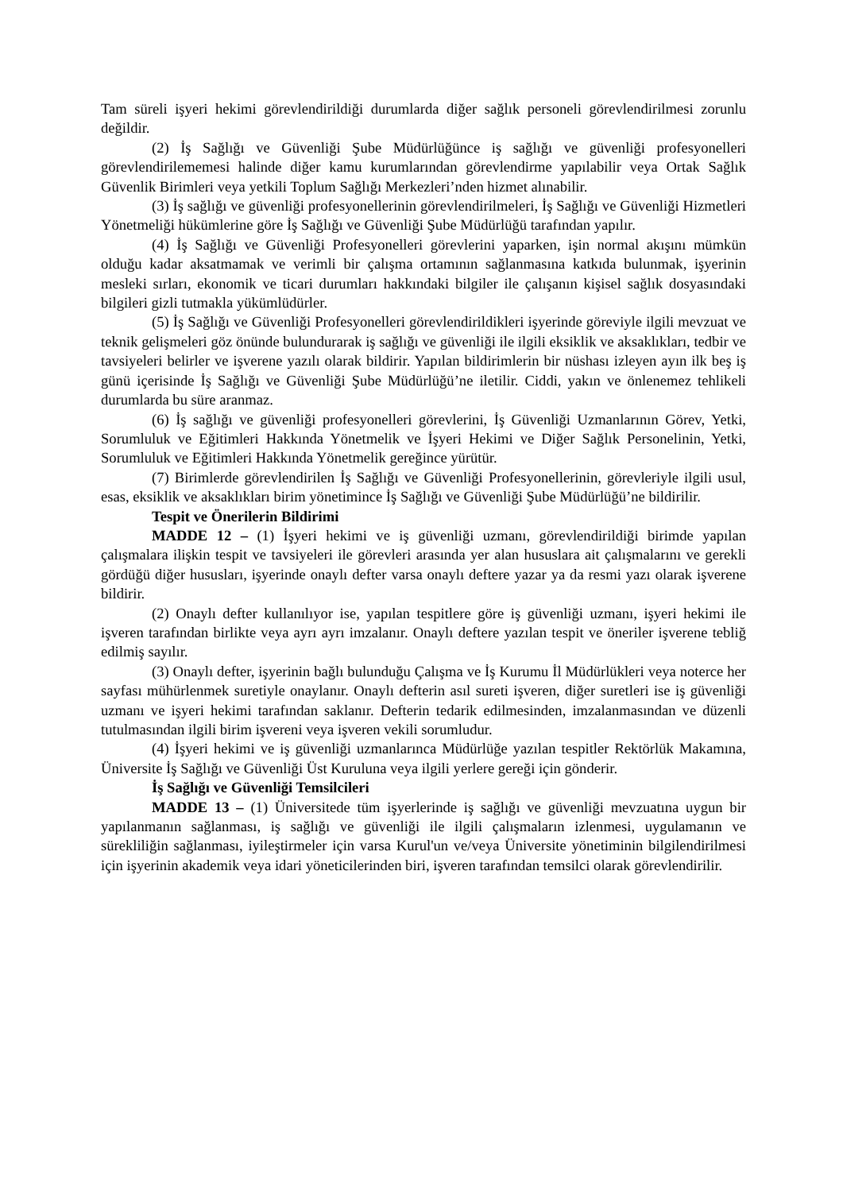Tam süreli işyeri hekimi görevlendirildiği durumlarda diğer sağlık personeli görevlendirilmesi zorunlu değildir.
(2) İş Sağlığı ve Güvenliği Şube Müdürlüğünce iş sağlığı ve güvenliği profesyonelleri görevlendirilememesi halinde diğer kamu kurumlarından görevlendirme yapılabilir veya Ortak Sağlık Güvenlik Birimleri veya yetkili Toplum Sağlığı Merkezleri’nden hizmet alınabilir.
(3) İş sağlığı ve güvenliği profesyonellerinin görevlendirilmeleri, İş Sağlığı ve Güvenliği Hizmetleri Yönetmeliği hükümlerine göre İş Sağlığı ve Güvenliği Şube Müdürlüğü tarafından yapılır.
(4) İş Sağlığı ve Güvenliği Profesyonelleri görevlerini yaparken, işin normal akışını mümkün olduğu kadar aksatmamak ve verimli bir çalışma ortamının sağlanmasına katkıda bulunmak, işyerinin mesleki sırları, ekonomik ve ticari durumları hakkındaki bilgiler ile çalışanın kişisel sağlık dosyasındaki bilgileri gizli tutmakla yükümlüdürler.
(5) İş Sağlığı ve Güvenliği Profesyonelleri görevlendirildikleri işyerinde göreviyle ilgili mevzuat ve teknik gelişmeleri göz önünde bulundurarak iş sağlığı ve güvenliği ile ilgili eksiklik ve aksaklıkları, tedbir ve tavsiyeleri belirler ve işverene yazılı olarak bildirir. Yapılan bildirimlerin bir nüshası izleyen ayın ilk beş iş günü içerisinde İş Sağlığı ve Güvenliği Şube Müdürlüğü’ne iletilir. Ciddi, yakın ve önlenemez tehlikeli durumlarda bu süre aranmaz.
(6) İş sağlığı ve güvenliği profesyonelleri görevlerini, İş Güvenliği Uzmanlarının Görev, Yetki, Sorumluluk ve Eğitimleri Hakkında Yönetmelik ve İşyeri Hekimi ve Diğer Sağlık Personelinin, Yetki, Sorumluluk ve Eğitimleri Hakkında Yönetmelik gereğince yürütür.
(7) Birimlerde görevlendirilen İş Sağlığı ve Güvenliği Profesyonellerinin, görevleriyle ilgili usul, esas, eksiklik ve aksaklıkları birim yönetimince İş Sağlığı ve Güvenliği Şube Müdürlüğü’ne bildirilir.
Tespit ve Önerilerin Bildirimi
MADDE 12 – (1) İşyeri hekimi ve iş güvenliği uzmanı, görevlendirildiği birimde yapılan çalışmalara ilişkin tespit ve tavsiyeleri ile görevleri arasında yer alan hususlara ait çalışmalarını ve gerekli gördüğü diğer hususları, işyerinde onaylı defter varsa onaylı deftere yazar ya da resmi yazı olarak işverene bildirir.
(2) Onaylı defter kullanılıyor ise, yapılan tespitlere göre iş güvenliği uzmanı, işyeri hekimi ile işveren tarafından birlikte veya ayrı ayrı imzalanır. Onaylı deftere yazılan tespit ve öneriler işverene tebliğ edilmiş sayılır.
(3) Onaylı defter, işyerinin bağlı bulunduğu Çalışma ve İş Kurumu İl Müdürlükleri veya noterce her sayfası mühürlenmek suretiyle onaylanır. Onaylı defterin asıl sureti işveren, diğer suretleri ise iş güvenliği uzmanı ve işyeri hekimi tarafından saklanır. Defterin tedarik edilmesinden, imzalanmasından ve düzenli tutulmasından ilgili birim işvereni veya işveren vekili sorumludur.
(4) İşyeri hekimi ve iş güvenliği uzmanlarınca Müdürlüğe yazılan tespitler Rektörlük Makamına, Üniversite İş Sağlığı ve Güvenliği Üst Kuruluna veya ilgili yerlere gereği için gönderir.
İş Sağlığı ve Güvenliği Temsilcileri
MADDE 13 – (1) Üniversitede tüm işyerlerinde iş sağlığı ve güvenliği mevzuatına uygun bir yapılanmanın sağlanması, iş sağlığı ve güvenliği ile ilgili çalışmaların izlenmesi, uygulamanın ve sürekliliğin sağlanması, iyileştirmeler için varsa Kurul'un ve/veya Üniversite yönetiminin bilgilendirilmesi için işyerinin akademik veya idari yöneticilerinden biri, işveren tarafından temsilci olarak görevlendirilir.